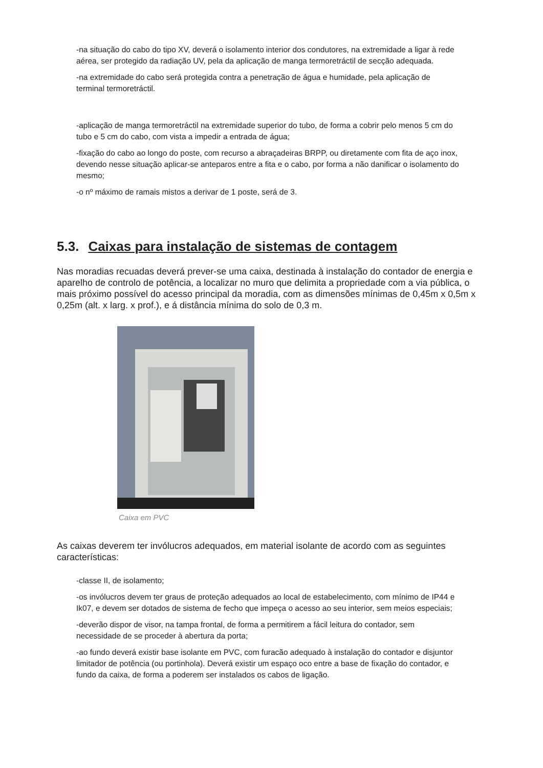-na situação do cabo do tipo XV, deverá o isolamento interior dos condutores, na extremidade a ligar à rede aérea, ser protegido da radiação UV, pela da aplicação de manga termoretráctil de secção adequada.
-na extremidade do cabo será protegida contra a penetração de água e humidade, pela aplicação de terminal termoretráctil.
-aplicação de manga termoretráctil na extremidade superior do tubo, de forma a cobrir pelo menos 5 cm do tubo e 5 cm do cabo, com vista a impedir a entrada de água;
-fixação do cabo ao longo do poste, com recurso a abraçadeiras BRPP, ou diretamente com fita de aço inox, devendo nesse situação aplicar-se anteparos entre a fita e o cabo, por forma a não danificar o isolamento do mesmo;
-o nº máximo de ramais mistos a derivar de 1 poste, será de 3.
5.3. Caixas para instalação de sistemas de contagem
Nas moradias recuadas deverá prever-se uma caixa, destinada à instalação do contador de energia e aparelho de controlo de potência, a localizar no muro que delimita a propriedade com a via pública, o mais próximo possível do acesso principal da moradia, com as dimensões mínimas de 0,45m x 0,5m x 0,25m (alt. x larg. x prof.), e á distância mínima do solo de 0,3 m.
Caixa em PVC
As caixas deverem ter invólucros adequados, em material isolante de acordo com as seguintes características:
-classe II, de isolamento;
-os invólucros devem ter graus de proteção adequados ao local de estabelecimento, com mínimo de IP44 e Ik07, e devem ser dotados de sistema de fecho que impeça o acesso ao seu interior, sem meios especiais;
-deverão dispor de visor, na tampa frontal, de forma a permitirem a fácil leitura do contador, sem necessidade de se proceder à abertura da porta;
-ao fundo deverá existir base isolante em PVC, com furacão adequado à instalação do contador e disjuntor limitador de potência (ou portinhola). Deverá existir um espaço oco entre a base de fixação do contador, e fundo da caixa, de forma a poderem ser instalados os cabos de ligação.